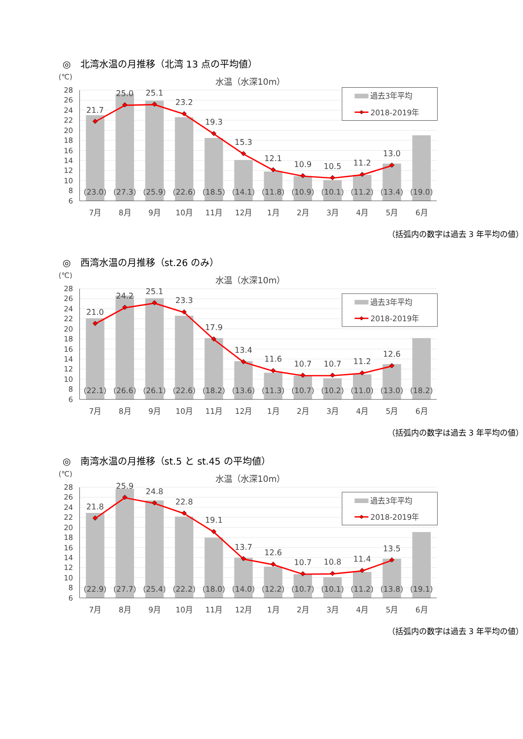◎　北湾水温の月推移（北湾 13 点の平均値）
(℃)
水温（水深10m）
28
26
24
22
20
18
16
14
12
10
8
6
21.7
25.0
25.1
23.2
19.3
15.3
12.1
10.9
10.5
11.2
13.0
(23.0)
(27.3)
(25.9)
(22.6)
(18.5)
(14.1)
(11.8)
(10.9)
(10.1)
(11.2)
(13.4)
(19.0)
7月
8月
9月
10月
11月
12月
1月
2月
3月
4月
5月
6月
過去3年平均
2018-2019年
（括弧内の数字は過去 3 年平均の値）
◎　西湾水温の月推移（st.26 のみ）
(℃)
水温（水深10m）
28
26
24
22
20
18
16
14
12
10
8
6
21.0
24.2
25.1
23.3
17.9
13.4
11.6
10.7
10.7
11.2
12.6
(22.1)
(26.6)
(26.1)
(22.6)
(18.2)
(13.6)
(11.3)
(10.7)
(10.2)
(11.0)
(13.0)
(18.2)
7月
8月
9月
10月
11月
12月
1月
2月
3月
4月
5月
6月
過去3年平均
2018-2019年
（括弧内の数字は過去 3 年平均の値）
◎　南湾水温の月推移（st.5 と st.45 の平均値）
(℃)
水温（水深10m）
28
26
24
22
20
18
16
14
12
10
8
6
21.8
25.9
24.8
22.8
19.1
13.7
12.6
10.7
10.8
11.4
13.5
(22.9)
(27.7)
(25.4)
(22.2)
(18.0)
(14.0)
(12.2)
(10.7)
(10.1)
(11.2)
(13.8)
(19.1)
7月
8月
9月
10月
11月
12月
1月
2月
3月
4月
5月
6月
過去3年平均
2018-2019年
（括弧内の数字は過去 3 年平均の値）